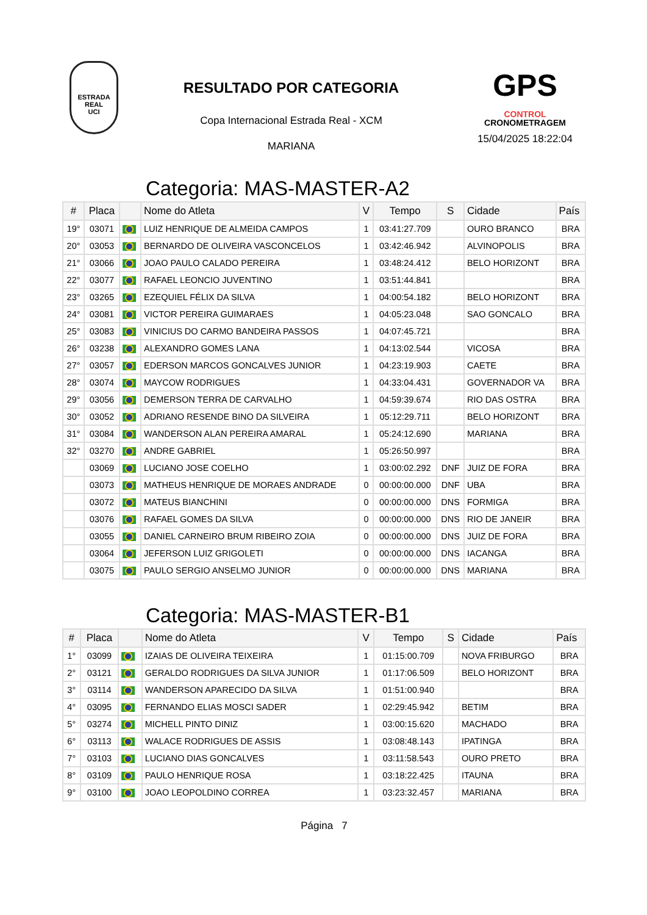ESTRADA REAL
UCI
RESULTADO POR CATEGORIA
Copa Internacional Estrada Real - XCM
MARIANA
GPS
CONTROL
CRONOMETRAGEM
15/04/2025 18:22:04
Categoria: MAS-MASTER-A2
| # | Placa | | Nome do Atleta | V | Tempo | S | Cidade | País |
| --- | --- | --- | --- | --- | --- | --- | --- | --- |
| 19° | 03071 | | LUIZ HENRIQUE DE ALMEIDA CAMPOS | 1 | 03:41:27.709 | | OURO BRANCO | BRA |
| 20° | 03053 | | BERNARDO DE OLIVEIRA VASCONCELOS | 1 | 03:42:46.942 | | ALVINOPOLIS | BRA |
| 21° | 03066 | | JOAO PAULO CALADO PEREIRA | 1 | 03:48:24.412 | | BELO HORIZONT | BRA |
| 22° | 03077 | | RAFAEL LEONCIO JUVENTINO | 1 | 03:51:44.841 | | | BRA |
| 23° | 03265 | | EZEQUIEL FÉLIX DA SILVA | 1 | 04:00:54.182 | | BELO HORIZONT | BRA |
| 24° | 03081 | | VICTOR PEREIRA GUIMARAES | 1 | 04:05:23.048 | | SAO GONCALO | BRA |
| 25° | 03083 | | VINICIUS DO CARMO BANDEIRA PASSOS | 1 | 04:07:45.721 | | | BRA |
| 26° | 03238 | | ALEXANDRO GOMES LANA | 1 | 04:13:02.544 | | VICOSA | BRA |
| 27° | 03057 | | EDERSON MARCOS GONCALVES JUNIOR | 1 | 04:23:19.903 | | CAETE | BRA |
| 28° | 03074 | | MAYCOW RODRIGUES | 1 | 04:33:04.431 | | GOVERNADOR VA | BRA |
| 29° | 03056 | | DEMERSON TERRA DE CARVALHO | 1 | 04:59:39.674 | | RIO DAS OSTRA | BRA |
| 30° | 03052 | | ADRIANO RESENDE BINO DA SILVEIRA | 1 | 05:12:29.711 | | BELO HORIZONT | BRA |
| 31° | 03084 | | WANDERSON ALAN PEREIRA AMARAL | 1 | 05:24:12.690 | | MARIANA | BRA |
| 32° | 03270 | | ANDRE GABRIEL | 1 | 05:26:50.997 | | | BRA |
| | 03069 | | LUCIANO JOSE COELHO | 1 | 03:00:02.292 | DNF | JUIZ DE FORA | BRA |
| | 03073 | | MATHEUS HENRIQUE DE MORAES ANDRADE | 0 | 00:00:00.000 | DNF | UBA | BRA |
| | 03072 | | MATEUS BIANCHINI | 0 | 00:00:00.000 | DNS | FORMIGA | BRA |
| | 03076 | | RAFAEL GOMES DA SILVA | 0 | 00:00:00.000 | DNS | RIO DE JANEIR | BRA |
| | 03055 | | DANIEL CARNEIRO BRUM RIBEIRO ZOIA | 0 | 00:00:00.000 | DNS | JUIZ DE FORA | BRA |
| | 03064 | | JEFERSON LUIZ GRIGOLETI | 0 | 00:00:00.000 | DNS | IACANGA | BRA |
| | 03075 | | PAULO SERGIO ANSELMO JUNIOR | 0 | 00:00:00.000 | DNS | MARIANA | BRA |
Categoria: MAS-MASTER-B1
| # | Placa | | Nome do Atleta | V | Tempo | S | Cidade | País |
| --- | --- | --- | --- | --- | --- | --- | --- | --- |
| 1° | 03099 | | IZAIAS DE OLIVEIRA TEIXEIRA | 1 | 01:15:00.709 | | NOVA FRIBURGO | BRA |
| 2° | 03121 | | GERALDO RODRIGUES DA SILVA JUNIOR | 1 | 01:17:06.509 | | BELO HORIZONT | BRA |
| 3° | 03114 | | WANDERSON APARECIDO DA SILVA | 1 | 01:51:00.940 | | | BRA |
| 4° | 03095 | | FERNANDO ELIAS MOSCI SADER | 1 | 02:29:45.942 | | BETIM | BRA |
| 5° | 03274 | | MICHELL PINTO DINIZ | 1 | 03:00:15.620 | | MACHADO | BRA |
| 6° | 03113 | | WALACE RODRIGUES DE ASSIS | 1 | 03:08:48.143 | | IPATINGA | BRA |
| 7° | 03103 | | LUCIANO DIAS GONCALVES | 1 | 03:11:58.543 | | OURO PRETO | BRA |
| 8° | 03109 | | PAULO HENRIQUE ROSA | 1 | 03:18:22.425 | | ITAUNA | BRA |
| 9° | 03100 | | JOAO LEOPOLDINO CORREA | 1 | 03:23:32.457 | | MARIANA | BRA |
Página 7